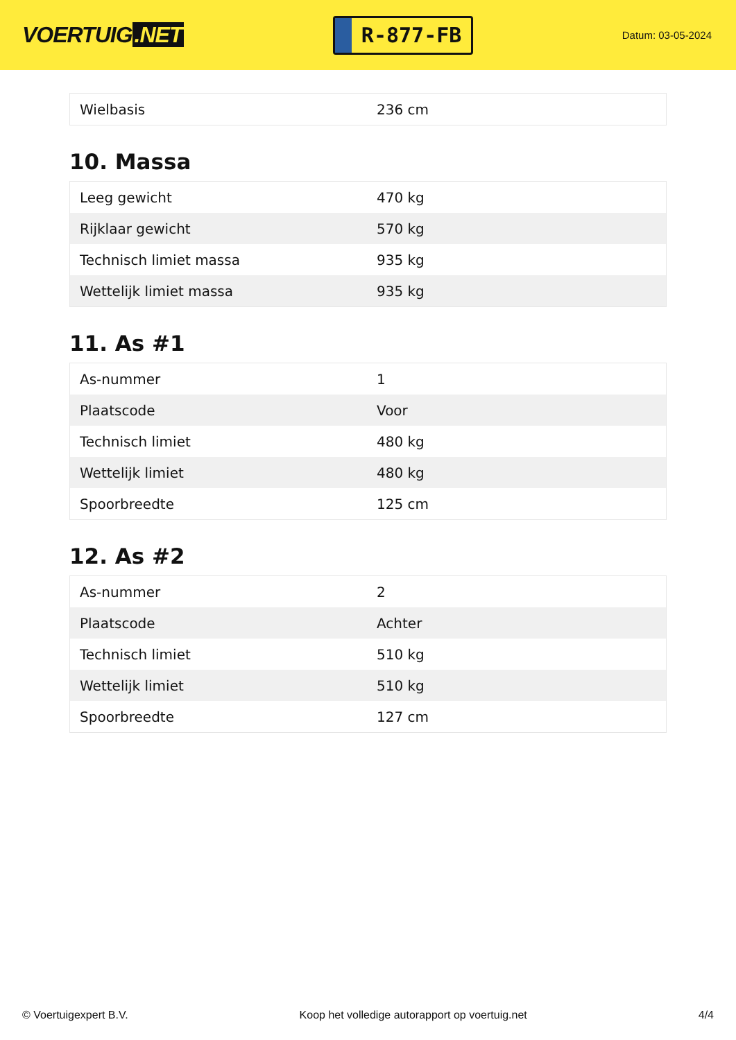VOERTUIG.NET
R-877-FB
Datum: 03-05-2024
| Wielbasis | 236 cm |
10. Massa
| Leeg gewicht | 470 kg |
| Rijklaar gewicht | 570 kg |
| Technisch limiet massa | 935 kg |
| Wettelijk limiet massa | 935 kg |
11. As #1
| As-nummer | 1 |
| Plaatscode | Voor |
| Technisch limiet | 480 kg |
| Wettelijk limiet | 480 kg |
| Spoorbreedte | 125 cm |
12. As #2
| As-nummer | 2 |
| Plaatscode | Achter |
| Technisch limiet | 510 kg |
| Wettelijk limiet | 510 kg |
| Spoorbreedte | 127 cm |
© Voertuigexpert B.V. Koop het volledige autorapport op voertuig.net 4/4